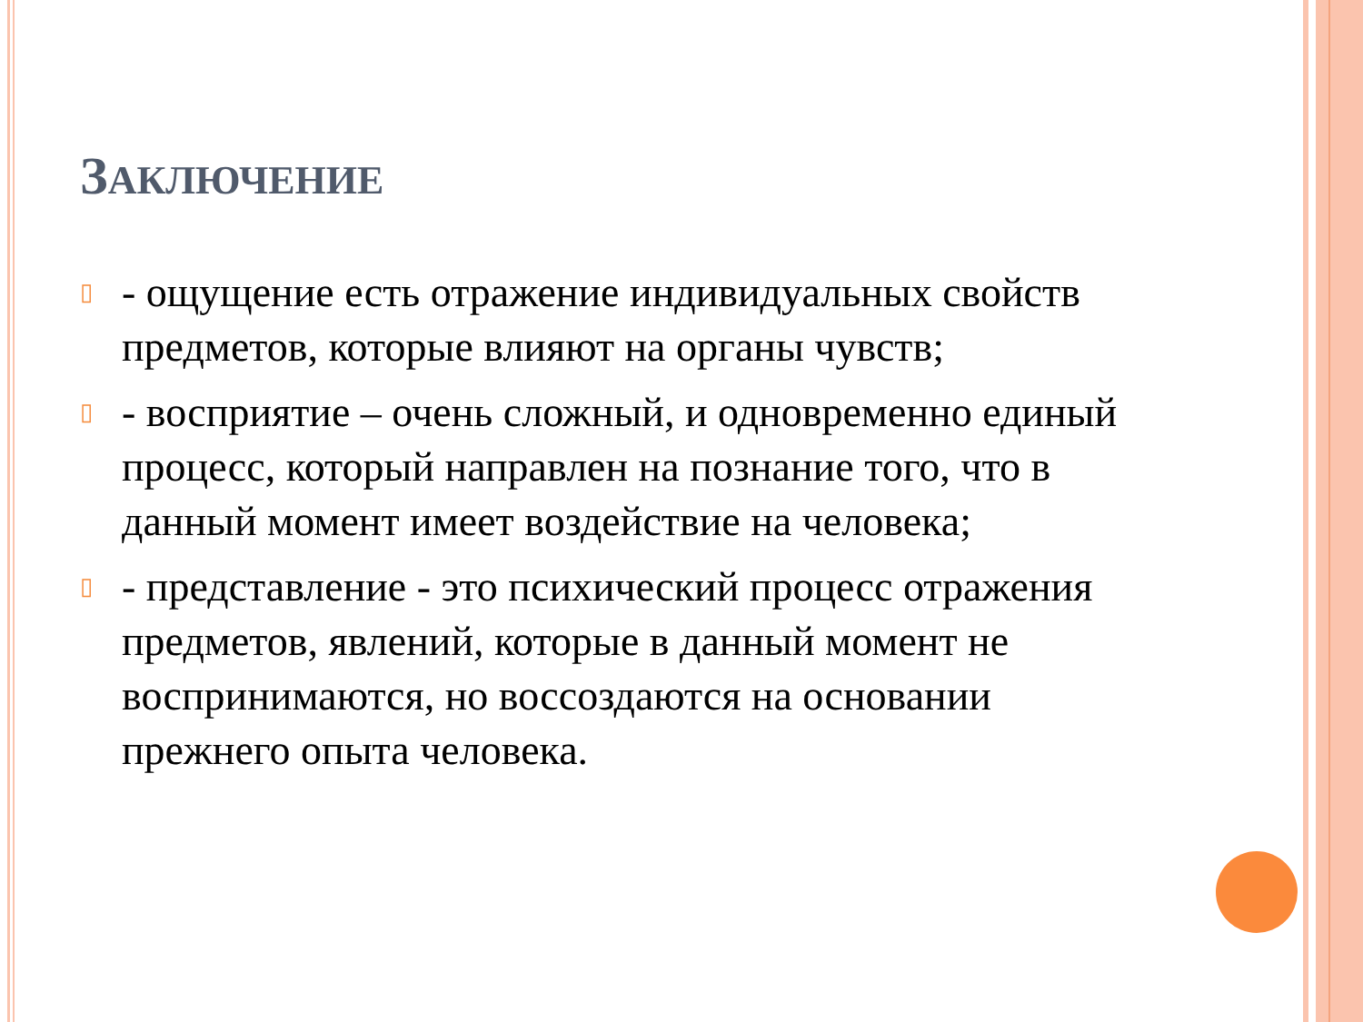ЗАКЛЮЧЕНИЕ
▯ - ощущение есть отражение индивидуальных свойств предметов, которые влияют на органы чувств;
▯ - восприятие – очень сложный, и одновременно единый процесс, который направлен на познание того, что в данный момент имеет воздействие на человека;
▯ - представление - это психический процесс отражения предметов, явлений, которые в данный момент не воспринимаются, но воссоздаются на основании прежнего опыта человека.